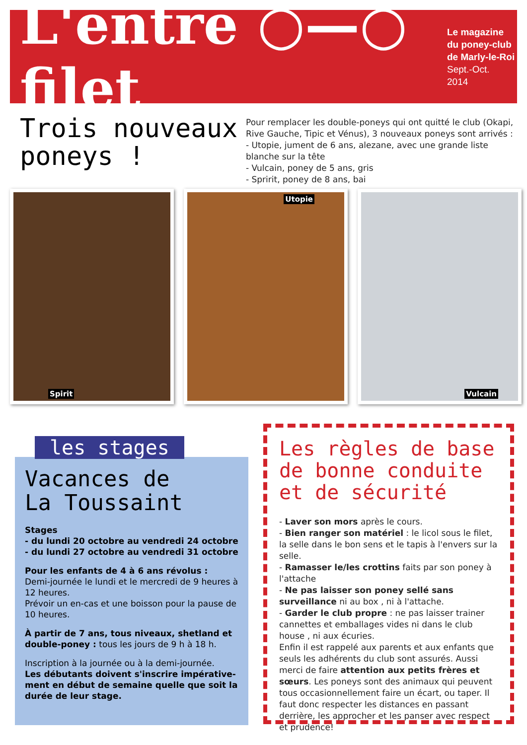L'entre ○—○ filet
Le magazine
du poney-club
de Marly-le-Roi
Sept.-Oct.
2014
Trois nouveaux
poneys !
Pour remplacer les double-poneys qui ont quitté le club (Okapi, Rive Gauche, Tipic et Vénus), 3 nouveaux poneys sont arrivés :
- Utopie, jument de 6 ans, alezane, avec une grande liste blanche sur la tête
- Vulcain, poney de 5 ans, gris
- Spririt, poney de 8 ans, bai
Spirit
Utopie
Vulcain
Vacances de
La Toussaint
Stages
- du lundi 20 octobre au vendredi 24 octobre
- du lundi 27 octobre au vendredi 31 octobre
Pour les enfants de 4 à 6 ans révolus :
Demi-journée le lundi et le mercredi de 9 heures à 12 heures.
Prévoir un en-cas et une boisson pour la pause de 10 heures.
À partir de 7 ans, tous niveaux, shetland et double-poney : tous les jours de 9 h à 18 h.
Inscription à la journée ou à la demi-journée.
Les débutants doivent s'inscrire impérative-ment en début de semaine quelle que soit la durée de leur stage.
les stages
Les règles de base de bonne conduite et de sécurité
- Laver son mors après le cours.
- Bien ranger son matériel : le licol sous le filet, la selle dans le bon sens et le tapis à l'envers sur la selle.
- Ramasser le/les crottins faits par son poney à l'attache
- Ne pas laisser son poney sellé sans surveillance ni au box , ni à l'attache.
- Garder le club propre : ne pas laisser trainer cannettes et emballages vides ni dans le club house , ni aux écuries.
Enfin il est rappelé aux parents et aux enfants que seuls les adhérents du club sont assurés. Aussi merci de faire attention aux petits frères et sœurs. Les poneys sont des animaux qui peuvent tous occasionnellement faire un écart, ou taper. Il faut donc respecter les distances en passant derrière, les approcher et les panser avec respect et prudence!